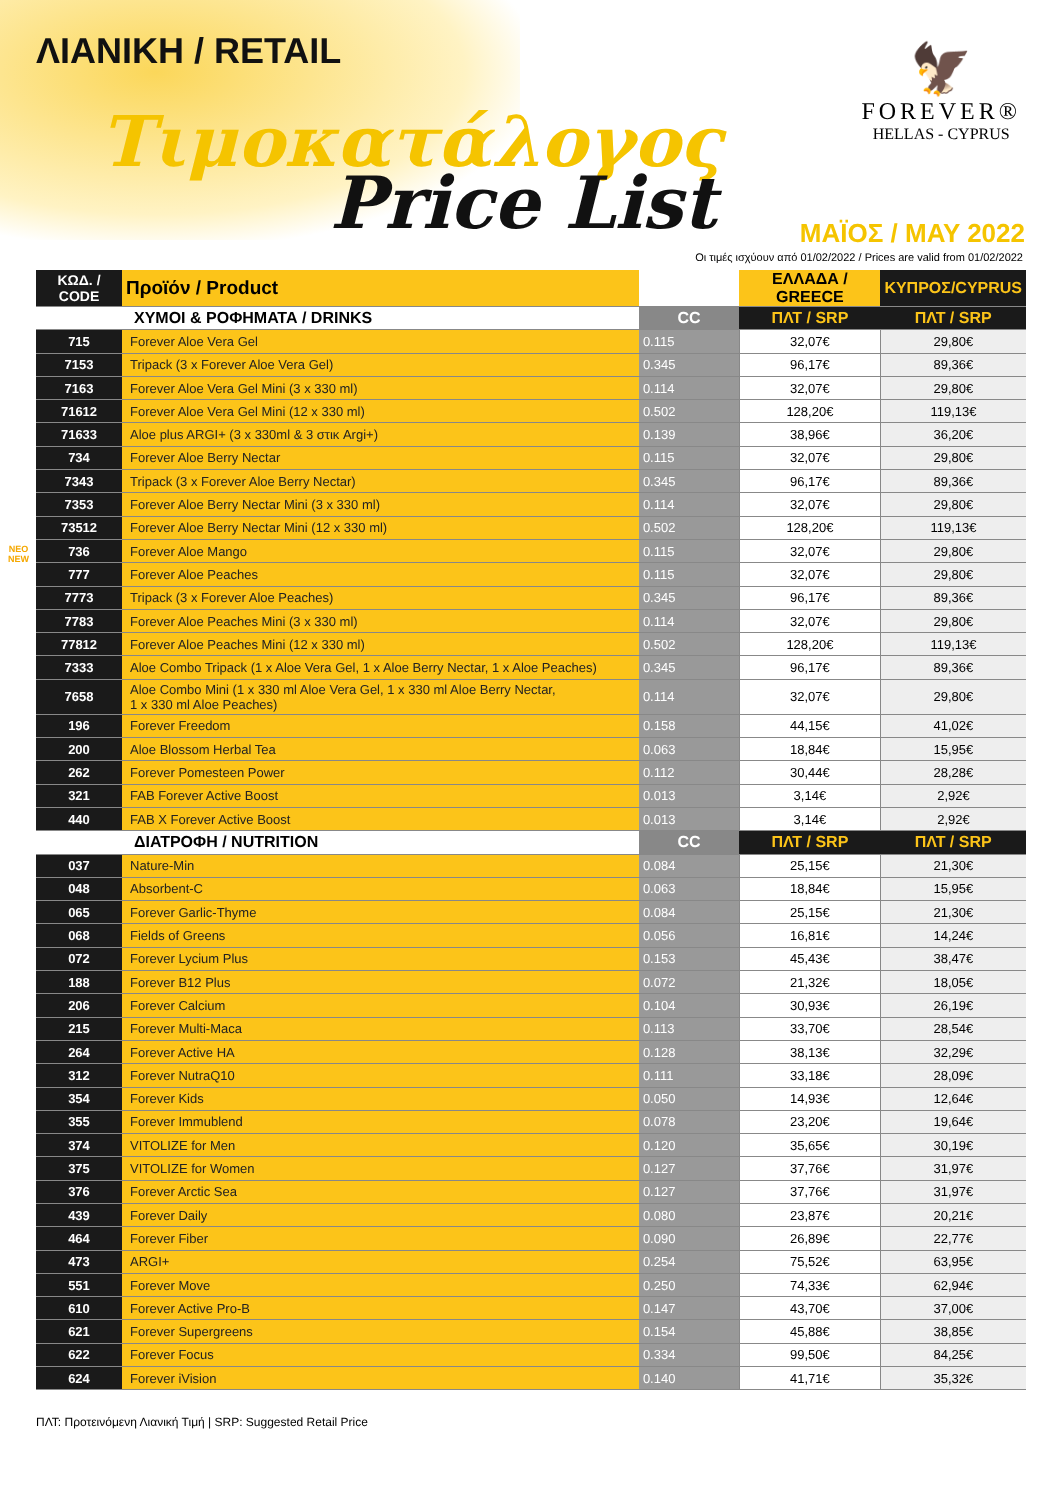ΛΙΑΝΙΚΗ / RETAIL
Τιμοκατάλογος
Price List
🦅
FOREVER®
HELLAS - CYPRUS
ΜΑΪΟΣ / MAY 2022
Οι τιμές ισχύουν από 01/02/2022 / Prices are valid from 01/02/2022
| ΚΩΔ. / CODE | Προϊόν / Product | | ΕΛΛΑΔΑ / GREECE | ΚΥΠΡΟΣ/CYPRUS |
| --- | --- | --- | --- | --- |
| | ΧΥΜΟΙ & ΡΟΦΗΜΑΤΑ / DRINKS | CC | ΠΛΤ / SRP | ΠΛΤ / SRP |
| 715 | Forever Aloe Vera Gel | 0.115 | 32,07€ | 29,80€ |
| 7153 | Tripack (3 x Forever Aloe Vera Gel) | 0.345 | 96,17€ | 89,36€ |
| 7163 | Forever Aloe Vera Gel Mini (3 x 330 ml) | 0.114 | 32,07€ | 29,80€ |
| 71612 | Forever Aloe Vera Gel Mini (12 x 330 ml) | 0.502 | 128,20€ | 119,13€ |
| 71633 | Aloe plus ARGI+ (3 x 330ml & 3 στικ Argi+) | 0.139 | 38,96€ | 36,20€ |
| 734 | Forever Aloe Berry Nectar | 0.115 | 32,07€ | 29,80€ |
| 7343 | Tripack (3 x Forever Aloe Berry Nectar) | 0.345 | 96,17€ | 89,36€ |
| 7353 | Forever Aloe Berry Nectar Mini (3 x 330 ml) | 0.114 | 32,07€ | 29,80€ |
| 73512 | Forever Aloe Berry Nectar Mini (12 x 330 ml) | 0.502 | 128,20€ | 119,13€ |
| NEO NEW 736 | Forever Aloe Mango | 0.115 | 32,07€ | 29,80€ |
| 777 | Forever Aloe Peaches | 0.115 | 32,07€ | 29,80€ |
| 7773 | Tripack (3 x Forever Aloe Peaches) | 0.345 | 96,17€ | 89,36€ |
| 7783 | Forever Aloe Peaches Mini (3 x 330 ml) | 0.114 | 32,07€ | 29,80€ |
| 77812 | Forever Aloe Peaches Mini (12 x 330 ml) | 0.502 | 128,20€ | 119,13€ |
| 7333 | Aloe Combo Tripack (1 x Aloe Vera Gel, 1 x Aloe Berry Nectar, 1 x Aloe Peaches) | 0.345 | 96,17€ | 89,36€ |
| 7658 | Aloe Combo Mini (1 x 330 ml Aloe Vera Gel, 1 x 330 ml Aloe Berry Nectar, 1 x 330 ml Aloe Peaches) | 0.114 | 32,07€ | 29,80€ |
| 196 | Forever Freedom | 0.158 | 44,15€ | 41,02€ |
| 200 | Aloe Blossom Herbal Tea | 0.063 | 18,84€ | 15,95€ |
| 262 | Forever Pomesteen Power | 0.112 | 30,44€ | 28,28€ |
| 321 | FAB Forever Active Boost | 0.013 | 3,14€ | 2,92€ |
| 440 | FAB X Forever Active Boost | 0.013 | 3,14€ | 2,92€ |
| | ΔΙΑΤΡΟΦΗ / NUTRITION | CC | ΠΛΤ / SRP | ΠΛΤ / SRP |
| 037 | Nature-Min | 0.084 | 25,15€ | 21,30€ |
| 048 | Absorbent-C | 0.063 | 18,84€ | 15,95€ |
| 065 | Forever Garlic-Thyme | 0.084 | 25,15€ | 21,30€ |
| 068 | Fields of Greens | 0.056 | 16,81€ | 14,24€ |
| 072 | Forever Lycium Plus | 0.153 | 45,43€ | 38,47€ |
| 188 | Forever B12 Plus | 0.072 | 21,32€ | 18,05€ |
| 206 | Forever Calcium | 0.104 | 30,93€ | 26,19€ |
| 215 | Forever Multi-Maca | 0.113 | 33,70€ | 28,54€ |
| 264 | Forever Active HA | 0.128 | 38,13€ | 32,29€ |
| 312 | Forever NutraQ10 | 0.111 | 33,18€ | 28,09€ |
| 354 | Forever Kids | 0.050 | 14,93€ | 12,64€ |
| 355 | Forever Immublend | 0.078 | 23,20€ | 19,64€ |
| 374 | VITOLIZE for Men | 0.120 | 35,65€ | 30,19€ |
| 375 | VITOLIZE for Women | 0.127 | 37,76€ | 31,97€ |
| 376 | Forever Arctic Sea | 0.127 | 37,76€ | 31,97€ |
| 439 | Forever Daily | 0.080 | 23,87€ | 20,21€ |
| 464 | Forever Fiber | 0.090 | 26,89€ | 22,77€ |
| 473 | ARGI+ | 0.254 | 75,52€ | 63,95€ |
| 551 | Forever Move | 0.250 | 74,33€ | 62,94€ |
| 610 | Forever Active Pro-B | 0.147 | 43,70€ | 37,00€ |
| 621 | Forever Supergreens | 0.154 | 45,88€ | 38,85€ |
| 622 | Forever Focus | 0.334 | 99,50€ | 84,25€ |
| 624 | Forever iVision | 0.140 | 41,71€ | 35,32€ |
ΠΛΤ: Προτεινόμενη Λιανική Τιμή | SRP: Suggested Retail Price